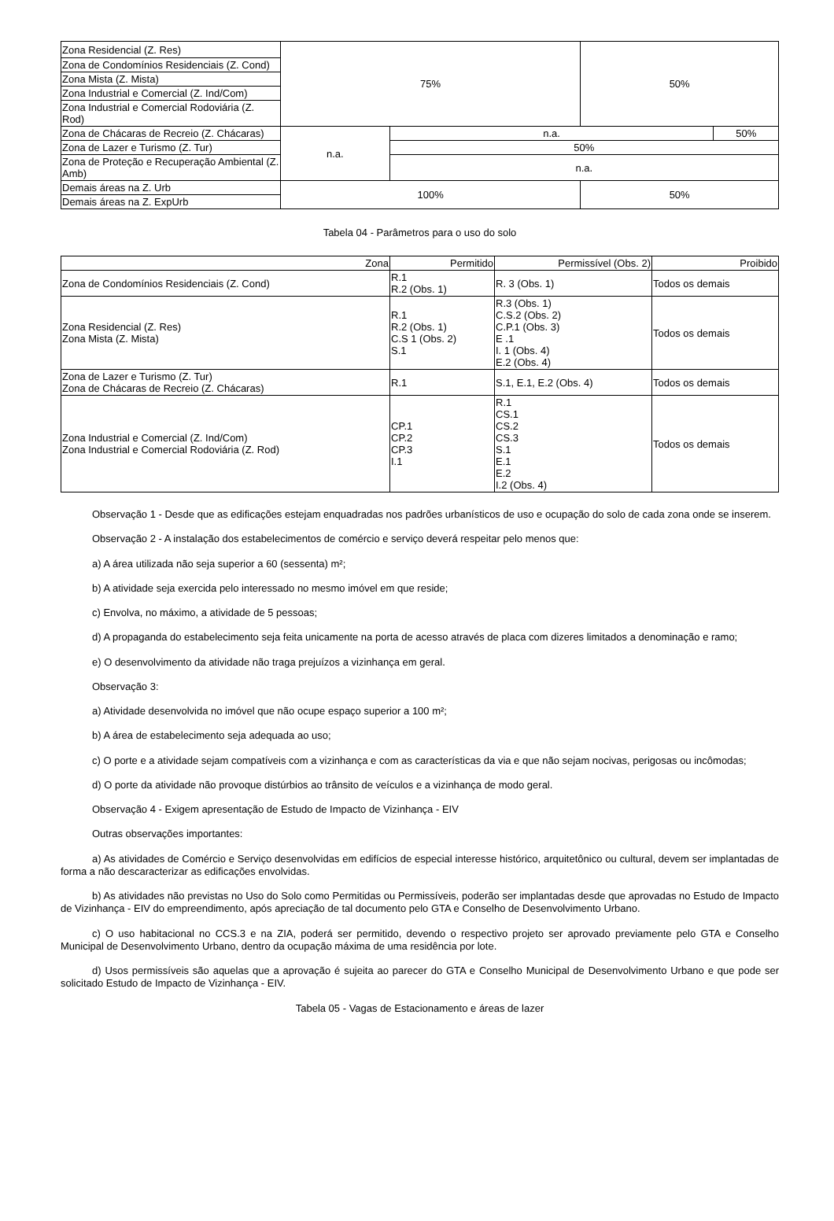| Zona Residencial (Z. Res) | 75% | | 50% | |
| Zona de Condomínios Residenciais (Z. Cond) | | | | |
| Zona Mista (Z. Mista) | | | | |
| Zona Industrial e Comercial (Z. Ind/Com) | | | | |
| Zona Industrial e Comercial Rodoviária (Z. Rod) | | | | |
| Zona de Chácaras de Recreio (Z. Chácaras) | n.a. | n.a. | | 50% |
| Zona de Lazer e Turismo (Z. Tur) | | 50% | | |
| Zona de Proteção e Recuperação Ambiental (Z. Amb) | | n.a. | | |
| Demais áreas na Z. Urb | 100% | | 50% | |
| Demais áreas na Z. ExpUrb | | | | |
Tabela 04 - Parâmetros para o uso do solo
| Zona | Permitido | Permissível (Obs. 2) | Proibido |
| --- | --- | --- | --- |
| Zona de Condomínios Residenciais (Z. Cond) | R.1 R.2 (Obs. 1) | R. 3 (Obs. 1) | Todos os demais |
| Zona Residencial (Z. Res) Zona Mista (Z. Mista) | R.1 R.2 (Obs. 1) C.S 1 (Obs. 2) S.1 | R.3 (Obs. 1) C.S.2 (Obs. 2) C.P.1 (Obs. 3) E .1 I. 1 (Obs. 4) E.2 (Obs. 4) | Todos os demais |
| Zona de Lazer e Turismo (Z. Tur) Zona de Chácaras de Recreio (Z. Chácaras) | R.1 | S.1, E.1, E.2 (Obs. 4) | Todos os demais |
| Zona Industrial e Comercial (Z. Ind/Com) Zona Industrial e Comercial Rodoviária (Z. Rod) | CP.1 CP.2 CP.3 I.1 | R.1 CS.1 CS.2 CS.3 S.1 E.1 E.2 I.2 (Obs. 4) | Todos os demais |
Observação 1 - Desde que as edificações estejam enquadradas nos padrões urbanísticos de uso e ocupação do solo de cada zona onde se inserem.
Observação 2 - A instalação dos estabelecimentos de comércio e serviço deverá respeitar pelo menos que:
a) A área utilizada não seja superior a 60 (sessenta) m²;
b) A atividade seja exercida pelo interessado no mesmo imóvel em que reside;
c) Envolva, no máximo, a atividade de 5 pessoas;
d) A propaganda do estabelecimento seja feita unicamente na porta de acesso através de placa com dizeres limitados a denominação e ramo;
e) O desenvolvimento da atividade não traga prejuízos a vizinhança em geral.
Observação 3:
a) Atividade desenvolvida no imóvel que não ocupe espaço superior a 100 m²;
b) A área de estabelecimento seja adequada ao uso;
c) O porte e a atividade sejam compatíveis com a vizinhança e com as características da via e que não sejam nocivas, perigosas ou incômodas;
d) O porte da atividade não provoque distúrbios ao trânsito de veículos e a vizinhança de modo geral.
Observação 4 - Exigem apresentação de Estudo de Impacto de Vizinhança - EIV
Outras observações importantes:
a) As atividades de Comércio e Serviço desenvolvidas em edifícios de especial interesse histórico, arquitetônico ou cultural, devem ser implantadas de forma a não descaracterizar as edificações envolvidas.
b) As atividades não previstas no Uso do Solo como Permitidas ou Permissíveis, poderão ser implantadas desde que aprovadas no Estudo de Impacto de Vizinhança - EIV do empreendimento, após apreciação de tal documento pelo GTA e Conselho de Desenvolvimento Urbano.
c) O uso habitacional no CCS.3 e na ZIA, poderá ser permitido, devendo o respectivo projeto ser aprovado previamente pelo GTA e Conselho Municipal de Desenvolvimento Urbano, dentro da ocupação máxima de uma residência por lote.
d) Usos permissíveis são aquelas que a aprovação é sujeita ao parecer do GTA e Conselho Municipal de Desenvolvimento Urbano e que pode ser solicitado Estudo de Impacto de Vizinhança - EIV.
Tabela 05 - Vagas de Estacionamento e áreas de lazer